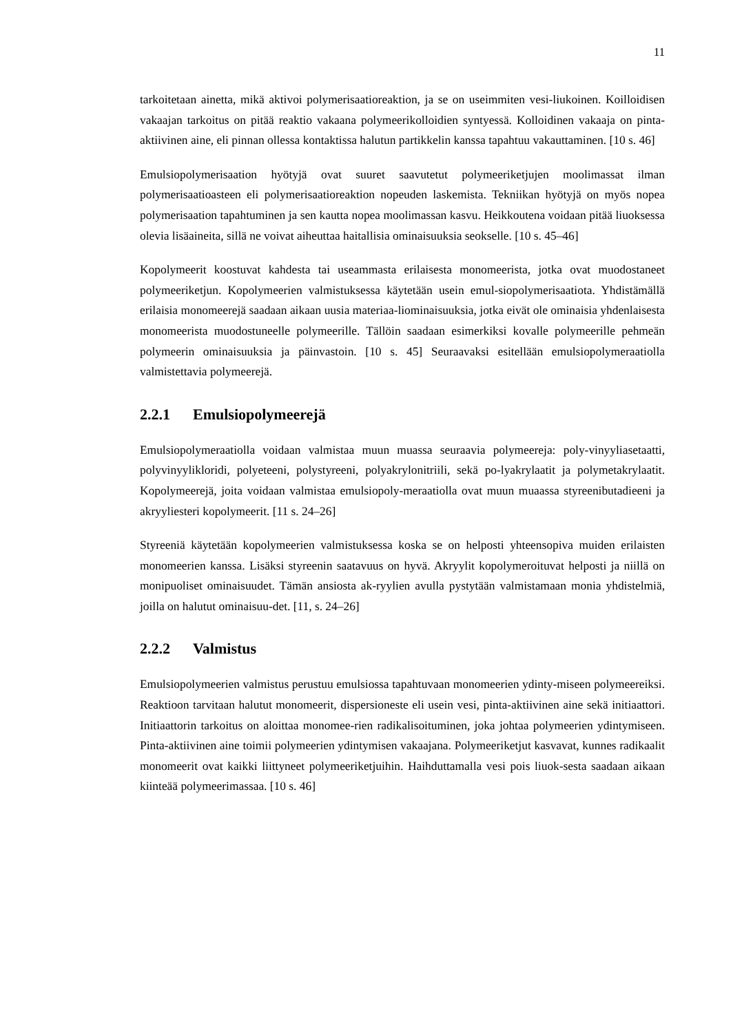11
tarkoitetaan ainetta, mikä aktivoi polymerisaatioreaktion, ja se on useimmiten vesi-liukoinen. Koilloidisen vakaajan tarkoitus on pitää reaktio vakaana polymeerikolloidien syntyessä. Kolloidinen vakaaja on pinta-aktiivinen aine, eli pinnan ollessa kontaktissa halutun partikkelin kanssa tapahtuu vakauttaminen. [10 s. 46]
Emulsiopolymerisaation hyötyjä ovat suuret saavutetut polymeeriketjujen moolimassat ilman polymerisaatioasteen eli polymerisaatioreaktion nopeuden laskemista. Tekniikan hyötyjä on myös nopea polymerisaation tapahtuminen ja sen kautta nopea moolimassan kasvu. Heikkoutena voidaan pitää liuoksessa olevia lisäaineita, sillä ne voivat aiheuttaa haitallisia ominaisuuksia seokselle. [10 s. 45–46]
Kopolymeerit koostuvat kahdesta tai useammasta erilaisesta monomeerista, jotka ovat muodostaneet polymeeriketjun. Kopolymeerien valmistuksessa käytetään usein emul-siopolymerisaatiota. Yhdistämällä erilaisia monomeerejä saadaan aikaan uusia materiaa-liominaisuuksia, jotka eivät ole ominaisia yhdenlaisesta monomeerista muodostuneelle polymeerille. Tällöin saadaan esimerkiksi kovalle polymeerille pehmeän polymeerin ominaisuuksia ja päinvastoin. [10 s. 45] Seuraavaksi esitellään emulsiopolymeraatiolla valmistettavia polymeerejä.
2.2.1 Emulsiopolymeerejä
Emulsiopolymeraatiolla voidaan valmistaa muun muassa seuraavia polymeereja: poly-vinyyliasetaatti, polyvinyylikloridi, polyeteeni, polystyreeni, polyakrylonitriili, sekä po-lyakrylaatit ja polymetakrylaatit. Kopolymeerejä, joita voidaan valmistaa emulsiopoly-meraatiolla ovat muun muaassa styreenibutadieeni ja akryyliesteri kopolymeerit. [11 s. 24–26]
Styreeniä käytetään kopolymeerien valmistuksessa koska se on helposti yhteensopiva muiden erilaisten monomeerien kanssa. Lisäksi styreenin saatavuus on hyvä. Akryylit kopolymeroituvat helposti ja niillä on monipuoliset ominaisuudet. Tämän ansiosta ak-ryylien avulla pystytään valmistamaan monia yhdistelmiä, joilla on halutut ominaisuu-det. [11, s. 24–26]
2.2.2 Valmistus
Emulsiopolymeerien valmistus perustuu emulsiossa tapahtuvaan monomeerien ydinty-miseen polymeereiksi. Reaktioon tarvitaan halutut monomeerit, dispersioneste eli usein vesi, pinta-aktiivinen aine sekä initiaattori. Initiaattorin tarkoitus on aloittaa monomee-rien radikalisoituminen, joka johtaa polymeerien ydintymiseen. Pinta-aktiivinen aine toimii polymeerien ydintymisen vakaajana. Polymeeriketjut kasvavat, kunnes radikaalit monomeerit ovat kaikki liittyneet polymeeriketjuihin. Haihduttamalla vesi pois liuok-sesta saadaan aikaan kiinteää polymeerimassaa. [10 s. 46]